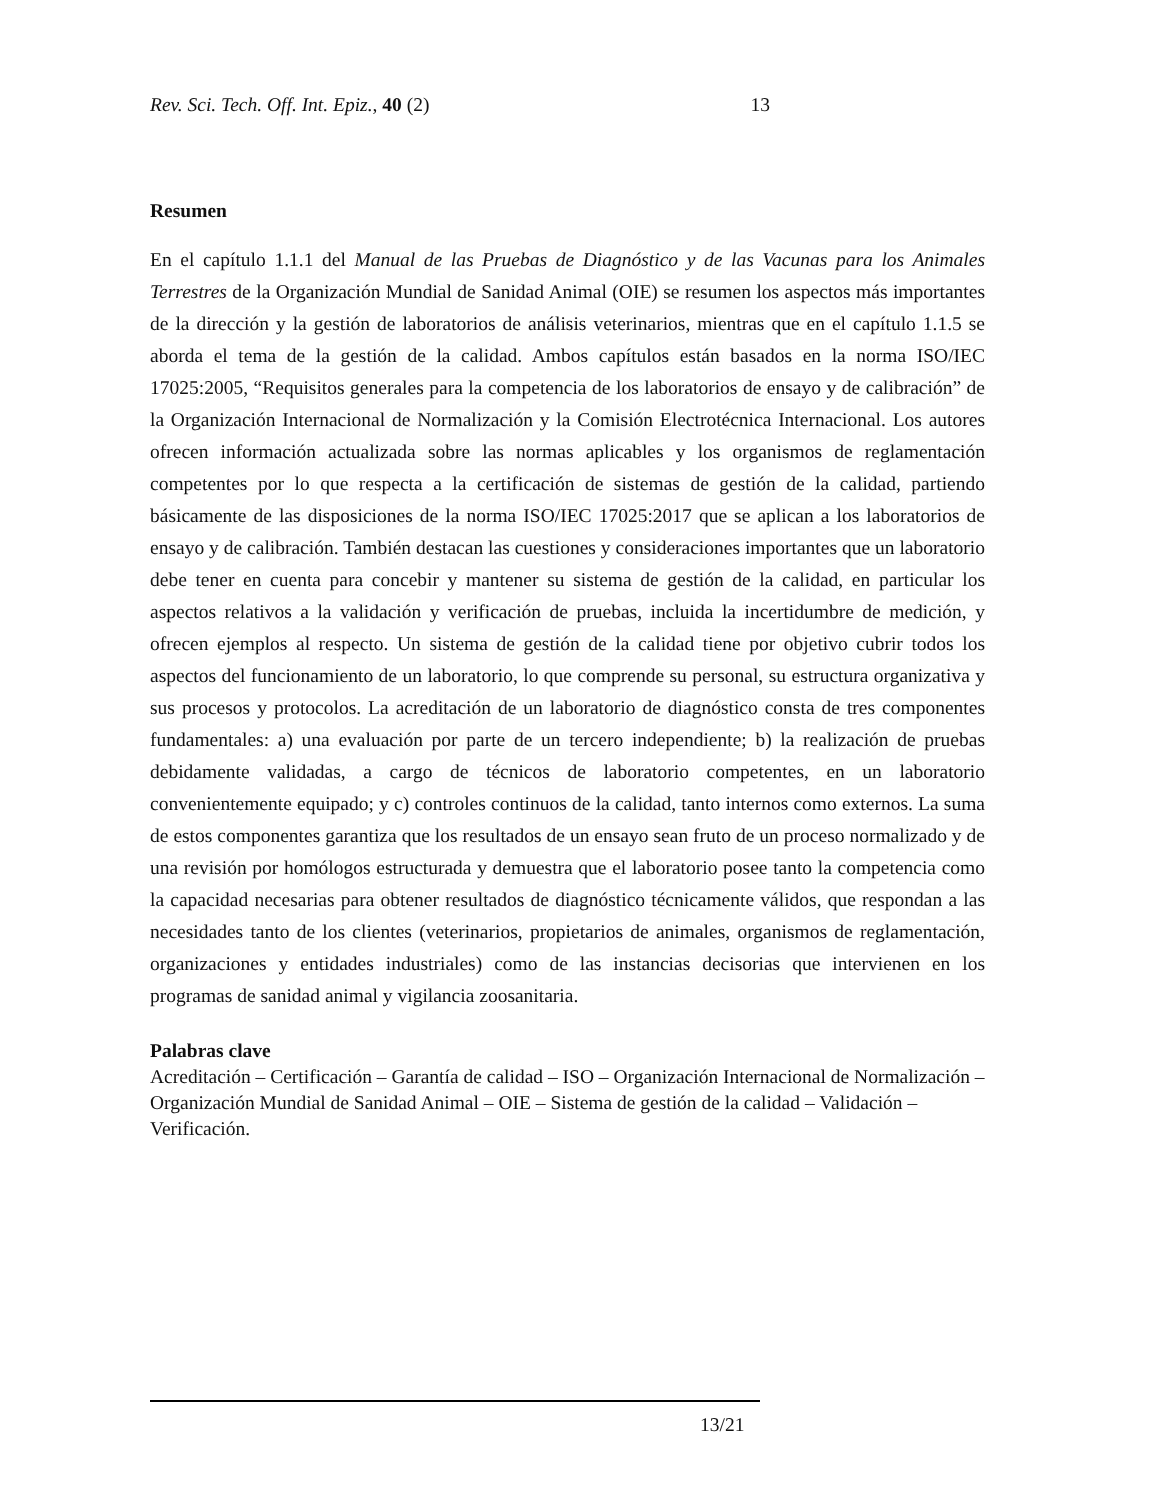Rev. Sci. Tech. Off. Int. Epiz., 40 (2) 13
Resumen
En el capítulo 1.1.1 del Manual de las Pruebas de Diagnóstico y de las Vacunas para los Animales Terrestres de la Organización Mundial de Sanidad Animal (OIE) se resumen los aspectos más importantes de la dirección y la gestión de laboratorios de análisis veterinarios, mientras que en el capítulo 1.1.5 se aborda el tema de la gestión de la calidad. Ambos capítulos están basados en la norma ISO/IEC 17025:2005, “Requisitos generales para la competencia de los laboratorios de ensayo y de calibración” de la Organización Internacional de Normalización y la Comisión Electrotécnica Internacional. Los autores ofrecen información actualizada sobre las normas aplicables y los organismos de reglamentación competentes por lo que respecta a la certificación de sistemas de gestión de la calidad, partiendo básicamente de las disposiciones de la norma ISO/IEC 17025:2017 que se aplican a los laboratorios de ensayo y de calibración. También destacan las cuestiones y consideraciones importantes que un laboratorio debe tener en cuenta para concebir y mantener su sistema de gestión de la calidad, en particular los aspectos relativos a la validación y verificación de pruebas, incluida la incertidumbre de medición, y ofrecen ejemplos al respecto. Un sistema de gestión de la calidad tiene por objetivo cubrir todos los aspectos del funcionamiento de un laboratorio, lo que comprende su personal, su estructura organizativa y sus procesos y protocolos. La acreditación de un laboratorio de diagnóstico consta de tres componentes fundamentales: a) una evaluación por parte de un tercero independiente; b) la realización de pruebas debidamente validadas, a cargo de técnicos de laboratorio competentes, en un laboratorio convenientemente equipado; y c) controles continuos de la calidad, tanto internos como externos. La suma de estos componentes garantiza que los resultados de un ensayo sean fruto de un proceso normalizado y de una revisión por homólogos estructurada y demuestra que el laboratorio posee tanto la competencia como la capacidad necesarias para obtener resultados de diagnóstico técnicamente válidos, que respondan a las necesidades tanto de los clientes (veterinarios, propietarios de animales, organismos de reglamentación, organizaciones y entidades industriales) como de las instancias decisorias que intervienen en los programas de sanidad animal y vigilancia zoosanitaria.
Palabras clave
Acreditación – Certificación – Garantía de calidad – ISO – Organización Internacional de Normalización – Organización Mundial de Sanidad Animal – OIE – Sistema de gestión de la calidad – Validación – Verificación.
13/21